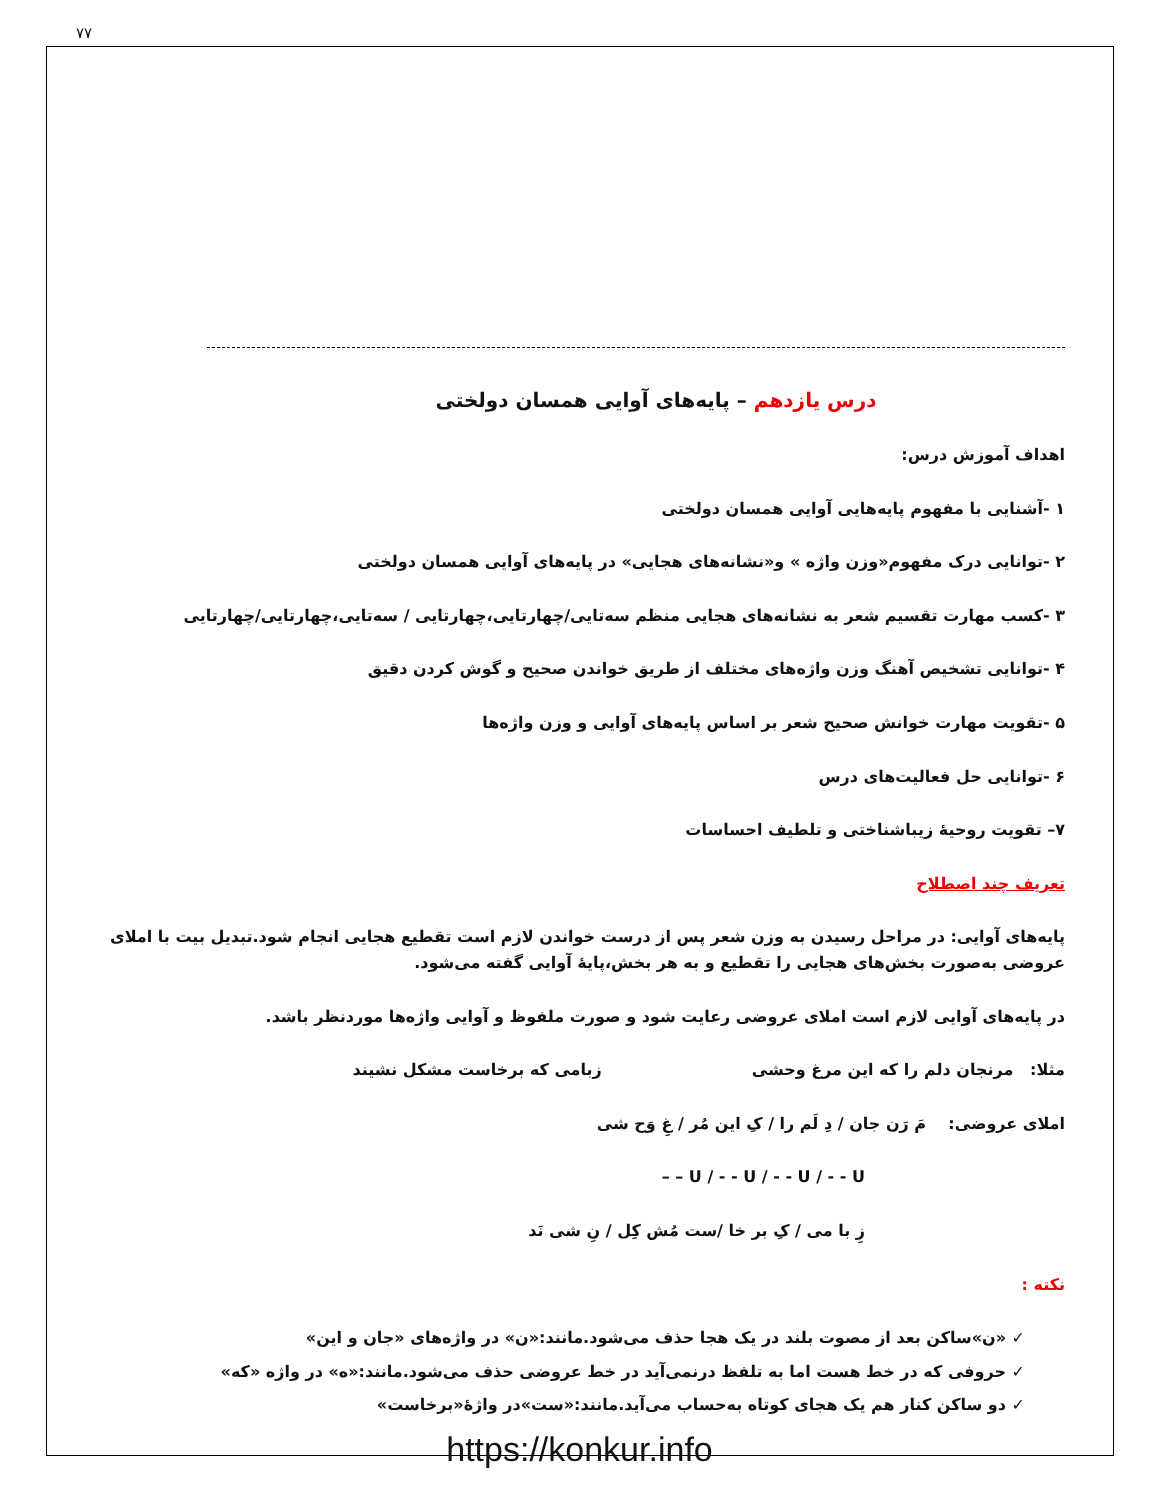۷۷
درس یازدهم – پایه‌های آوایی همسان دولختی
اهداف آموزش درس:
۱ -آشنایی با مفهوم پایه‌هایی آوایی همسان دولختی
۲ -توانایی درک مفهوم«وزن واژه » و«نشانه‌های هجایی» در پایه‌های آوایی همسان دولختی
۳ -کسب مهارت تقسیم شعر به نشانه‌های هجایی منظم سه‌تایی/چهارتایی،چهارتایی / سه‌تایی،چهارتایی/چهارتایی
۴ -توانایی تشخیص آهنگ وزن واژه‌های مختلف از طریق خواندن صحیح و گوش کردن دقیق
۵ -تقویت مهارت خوانش صحیح شعر بر اساس پایه‌های آوایی و وزن واژه‌ها
۶ -توانایی حل فعالیت‌های درس
۷– تقویت روحیهٔ زیباشناختی و تلطیف احساسات
تعریف چند اصطلاح
پایه‌های آوایی: در مراحل رسیدن به وزن شعر پس از درست خواندن لازم است تقطیع هجایی انجام شود.تبدیل بیت با املای عروضی به‌صورت بخش‌های هجایی را تقطیع و به هر بخش،پایهٔ آوایی گفته می‌شود.
در پایه‌های آوایی لازم است املای عروضی رعایت شود و صورت ملفوظ و آوایی واژه‌ها موردنظر باشد.
مثلا: مرنجان دلم را که این مرغ وحشی
زبامی که برخاست مشکل نشیند
املای عروضی: مَ رَن جان / دِ لَم را / کِ این مُر / غِ وَح شی
– – U / - - U / - - U / - - U
زِ با می / کِ بر خا /ست مُش کِل / نِ شی نَد
نکته :
✓ «ن»ساکن بعد از مصوت بلند در یک هجا حذف می‌شود.مانند:«ن» در واژه‌های «جان و این»
✓ حروفی که در خط هست اما به تلفظ درنمی‌آید در خط عروضی حذف می‌شود.مانند:«ه» در واژه «که»
✓ دو ساکن کنار هم یک هجای کوتاه به‌حساب می‌آید.مانند:«ست»در واژهٔ«برخاست»
https://konkur.info